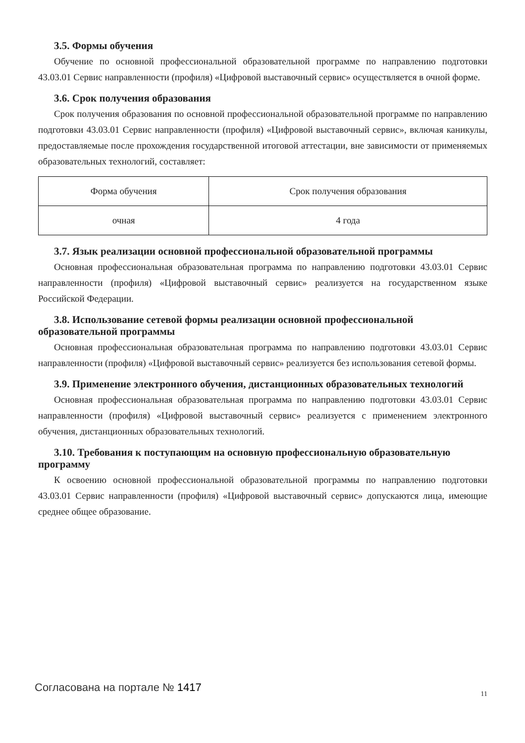3.5. Формы обучения
Обучение по основной профессиональной образовательной программе по направлению подготовки 43.03.01 Сервис направленности (профиля) «Цифровой выставочный сервис» осуществляется в очной форме.
3.6. Срок получения образования
Срок получения образования по основной профессиональной образовательной программе по направлению подготовки 43.03.01 Сервис направленности (профиля) «Цифровой выставочный сервис», включая каникулы, предоставляемые после прохождения государственной итоговой аттестации, вне зависимости от применяемых образовательных технологий, составляет:
| Форма обучения | Срок получения образования |
| очная | 4 года |
3.7. Язык реализации основной профессиональной образовательной программы
Основная профессиональная образовательная программа по направлению подготовки 43.03.01 Сервис направленности (профиля) «Цифровой выставочный сервис» реализуется на государственном языке Российской Федерации.
3.8. Использование сетевой формы реализации основной профессиональной образовательной программы
Основная профессиональная образовательная программа по направлению подготовки 43.03.01 Сервис направленности (профиля) «Цифровой выставочный сервис» реализуется без использования сетевой формы.
3.9. Применение электронного обучения, дистанционных образовательных технологий
Основная профессиональная образовательная программа по направлению подготовки 43.03.01 Сервис направленности (профиля) «Цифровой выставочный сервис» реализуется с применением электронного обучения, дистанционных образовательных технологий.
3.10. Требования к поступающим на основную профессиональную образовательную программу
К освоению основной профессиональной образовательной программы по направлению подготовки 43.03.01 Сервис направленности (профиля) «Цифровой выставочный сервис» допускаются лица, имеющие среднее общее образование.
Согласована на портале № 1417 11